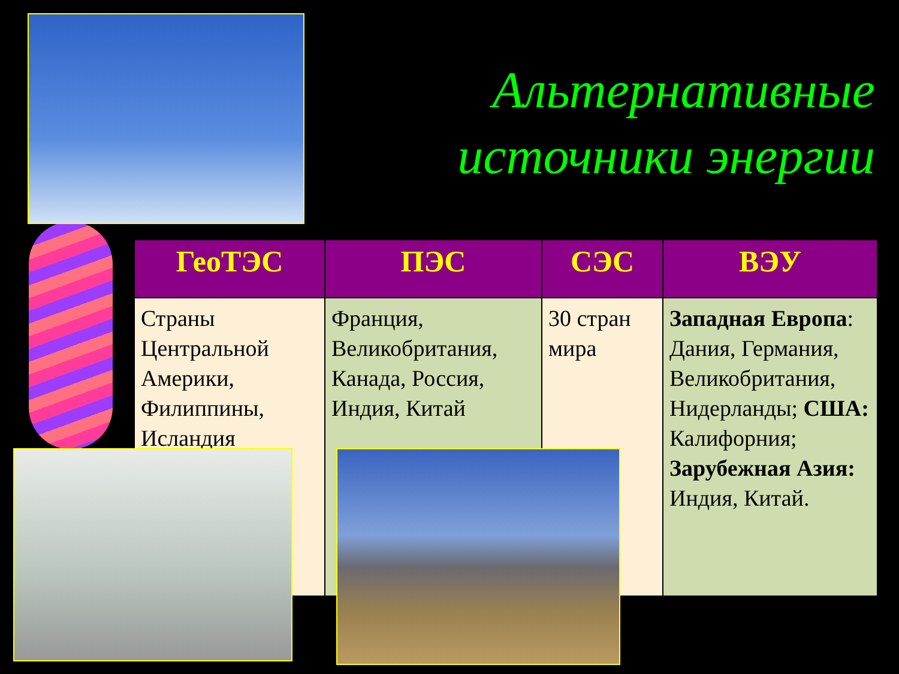Альтернативные источники энергии
| ГеоТЭС | ПЭС | СЭС | ВЭУ |
| --- | --- | --- | --- |
| Страны Центральной Америки, Филиппины, Исландия | Франция, Великобритания, Канада, Россия, Индия, Китай | 30 стран мира | Западная Европа : Дания, Германия, Великобритания, Нидерланды; США: Калифорния; Зарубежная Азия: Индия, Китай. |